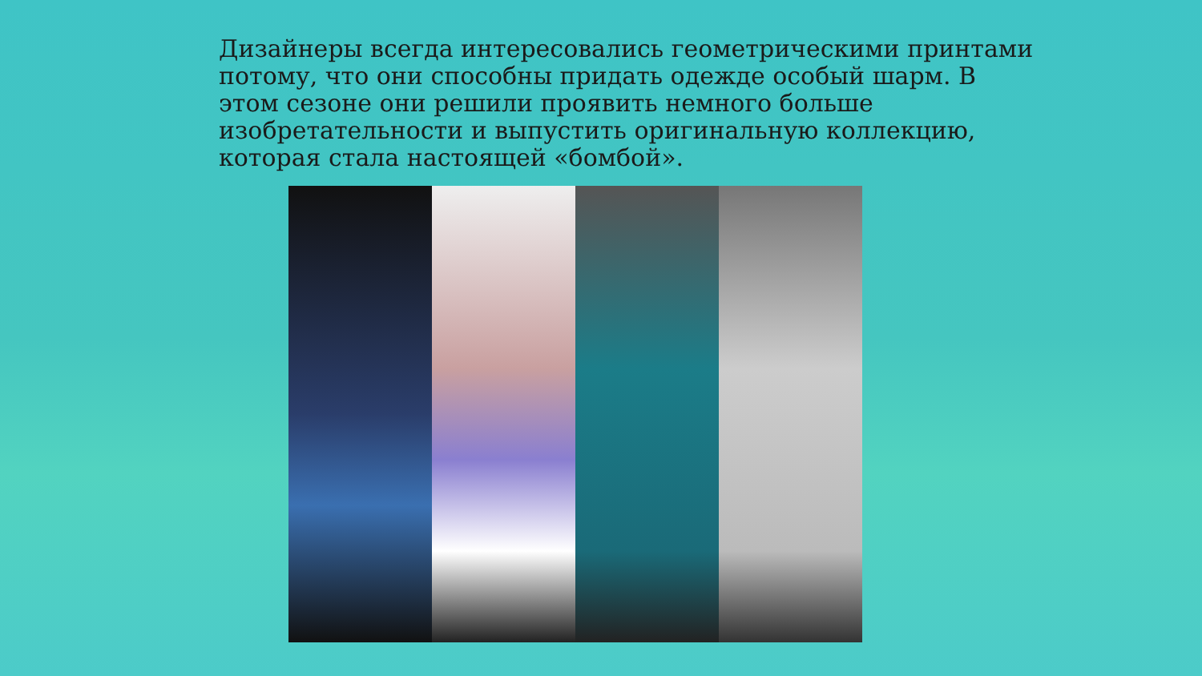Дизайнеры всегда интересовались геометрическими принтами потому, что они способны придать одежде особый шарм. В этом сезоне они решили проявить немного больше изобретательности и выпустить оригинальную коллекцию, которая стала настоящей «бомбой».